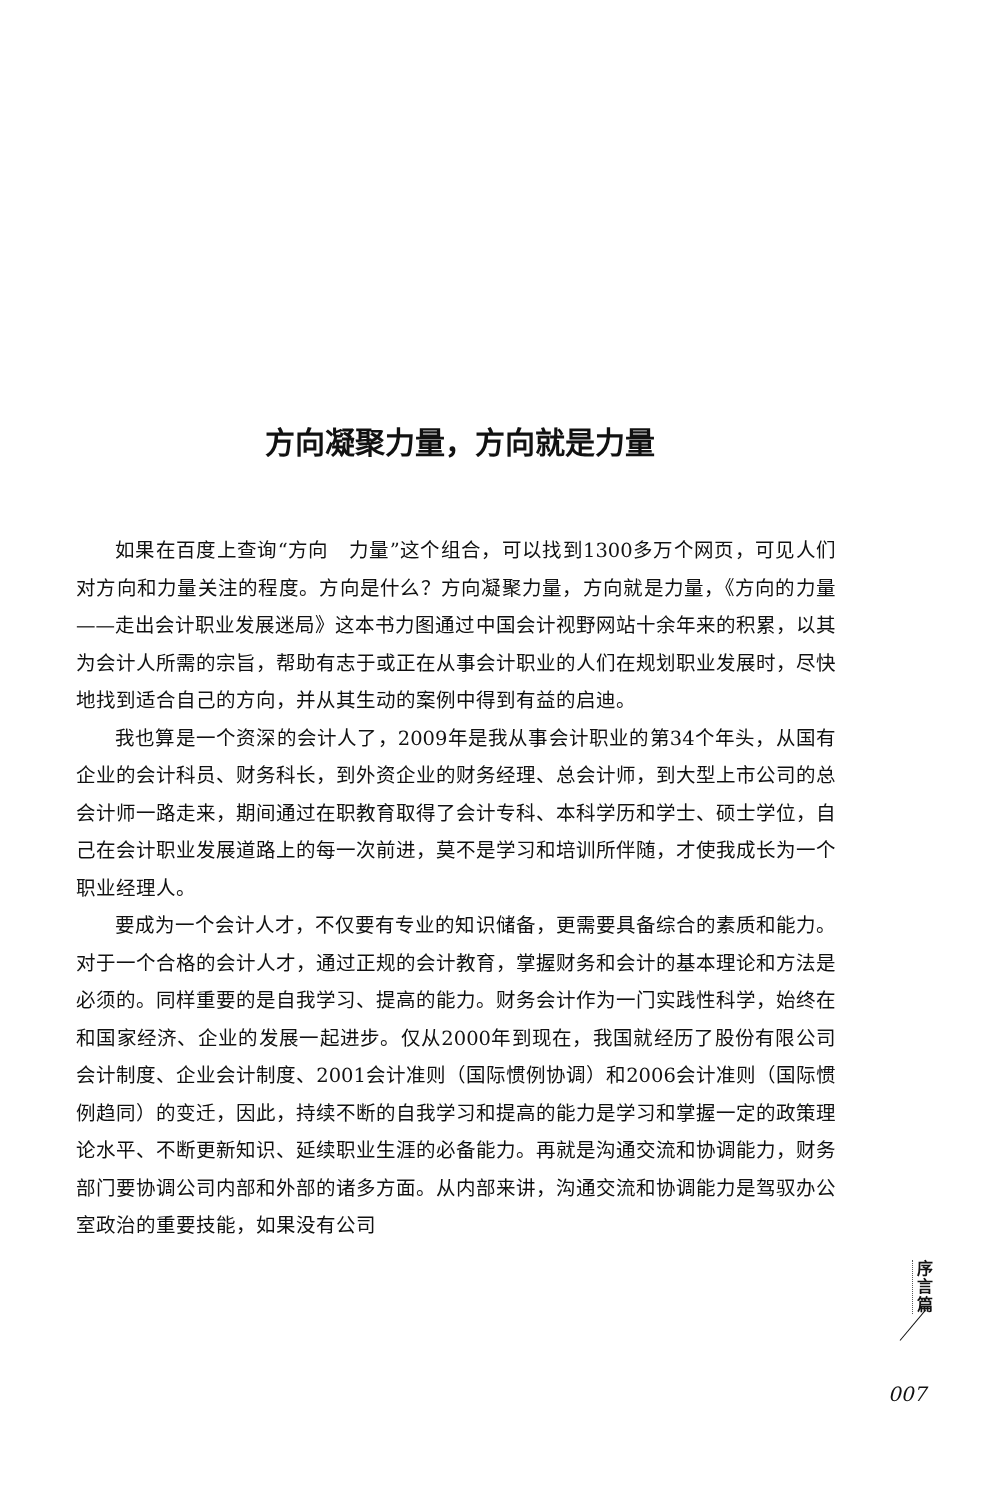方向凝聚力量，方向就是力量
如果在百度上查询“方向　力量”这个组合，可以找到1300多万个网页，可见人们对方向和力量关注的程度。方向是什么？方向凝聚力量，方向就是力量，《方向的力量——走出会计职业发展迷局》这本书力图通过中国会计视野网站十余年来的积累，以其为会计人所需的宗旨，帮助有志于或正在从事会计职业的人们在规划职业发展时，尽快地找到适合自己的方向，并从其生动的案例中得到有益的启迪。
我也算是一个资深的会计人了，2009年是我从事会计职业的第34个年头，从国有企业的会计科员、财务科长，到外资企业的财务经理、总会计师，到大型上市公司的总会计师一路走来，期间通过在职教育取得了会计专科、本科学历和学士、硕士学位，自己在会计职业发展道路上的每一次前进，莫不是学习和培训所伴随，才使我成长为一个职业经理人。
要成为一个会计人才，不仅要有专业的知识储备，更需要具备综合的素质和能力。对于一个合格的会计人才，通过正规的会计教育，掌握财务和会计的基本理论和方法是必须的。同样重要的是自我学习、提高的能力。财务会计作为一门实践性科学，始终在和国家经济、企业的发展一起进步。仅从2000年到现在，我国就经历了股份有限公司会计制度、企业会计制度、2001会计准则（国际惯例协调）和2006会计准则（国际惯例趋同）的变迁，因此，持续不断的自我学习和提高的能力是学习和掌握一定的政策理论水平、不断更新知识、延续职业生涯的必备能力。再就是沟通交流和协调能力，财务部门要协调公司内部和外部的诸多方面。从内部来讲，沟通交流和协调能力是驾驭办公室政治的重要技能，如果没有公司
序
言
篇
007